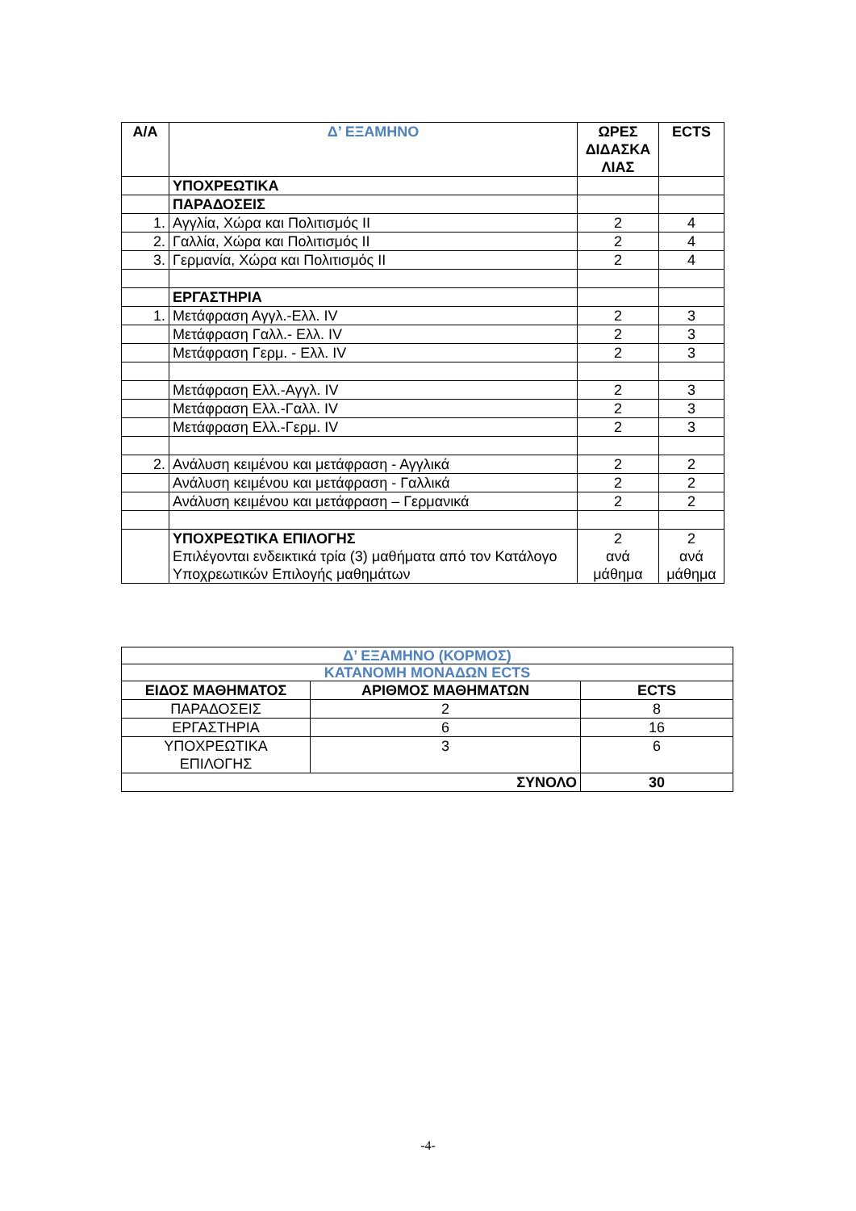| Α/Α | Δ’ ΕΞΑΜΗΝΟ | ΩΡΕΣ ΔΙΔΑΣΚΑ ΛΙΑΣ | ECTS |
| --- | --- | --- | --- |
| | ΥΠΟΧΡΕΩΤΙΚΑ | | |
| | ΠΑΡΑΔΟΣΕΙΣ | | |
| 1. | Αγγλία, Χώρα και Πολιτισμός ΙΙ | 2 | 4 |
| 2. | Γαλλία, Χώρα και Πολιτισμός ΙΙ | 2 | 4 |
| 3. | Γερμανία, Χώρα και Πολιτισμός ΙΙ | 2 | 4 |
| | ΕΡΓΑΣΤΗΡΙΑ | | |
| 1. | Μετάφραση Αγγλ.-Ελλ. IV | 2 | 3 |
| | Μετάφραση Γαλλ.- Ελλ. IV | 2 | 3 |
| | Μετάφραση Γερμ. - Ελλ. IV | 2 | 3 |
| | Μετάφραση Ελλ.-Αγγλ. IV | 2 | 3 |
| | Μετάφραση Ελλ.-Γαλλ. IV | 2 | 3 |
| | Μετάφραση Ελλ.-Γερμ. IV | 2 | 3 |
| 2. | Ανάλυση κειμένου και μετάφραση - Αγγλικά | 2 | 2 |
| | Ανάλυση κειμένου και μετάφραση - Γαλλικά | 2 | 2 |
| | Ανάλυση κειμένου και μετάφραση – Γερμανικά | 2 | 2 |
| | ΥΠΟΧΡΕΩΤΙΚΑ ΕΠΙΛΟΓΗΣ Επιλέγονται ενδεικτικά τρία (3) μαθήματα από τον Κατάλογο Υποχρεωτικών Επιλογής μαθημάτων | 2 ανά μάθημα | 2 ανά μάθημα |
| Δ’ ΕΞΑΜΗΝΟ (ΚΟΡΜΟΣ) | | |
| ΚΑΤΑΝΟΜΗ ΜΟΝΑΔΩΝ ECTS | | |
| ΕΙΔΟΣ ΜΑΘΗΜΑΤΟΣ | ΑΡΙΘΜΟΣ ΜΑΘΗΜΑΤΩΝ | ECTS |
| ΠΑΡΑΔΟΣΕΙΣ | 2 | 8 |
| ΕΡΓΑΣΤΗΡΙΑ | 6 | 16 |
| ΥΠΟΧΡΕΩΤΙΚΑ ΕΠΙΛΟΓΗΣ | 3 | 6 |
| ΣΥΝΟΛΟ | | 30 |
-4-